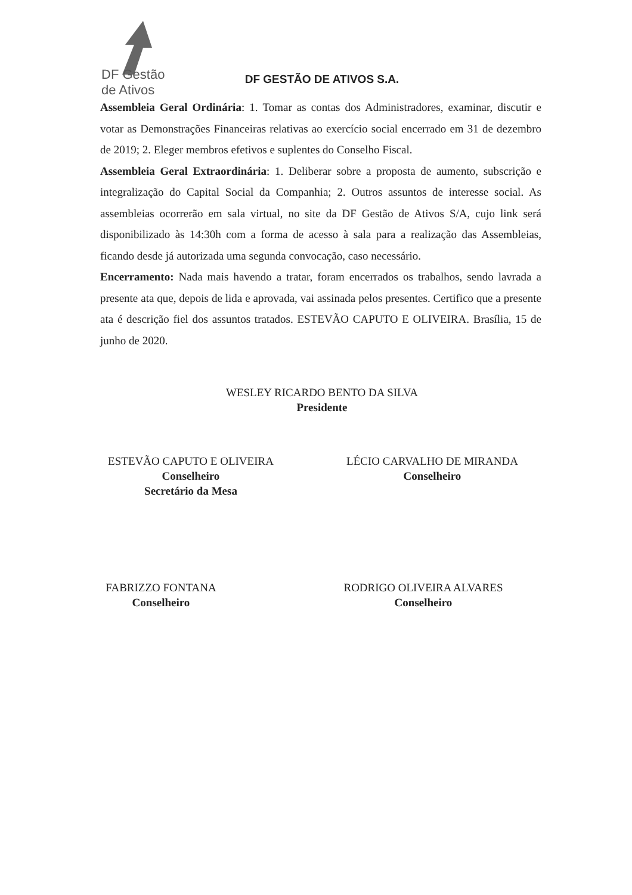DF Gestão
de Ativos
DF GESTÃO DE ATIVOS S.A.
Assembleia Geral Ordinária: 1. Tomar as contas dos Administradores, examinar, discutir e votar as Demonstrações Financeiras relativas ao exercício social encerrado em 31 de dezembro de 2019; 2. Eleger membros efetivos e suplentes do Conselho Fiscal.
Assembleia Geral Extraordinária: 1. Deliberar sobre a proposta de aumento, subscrição e integralização do Capital Social da Companhia; 2. Outros assuntos de interesse social. As assembleias ocorrerão em sala virtual, no site da DF Gestão de Ativos S/A, cujo link será disponibilizado às 14:30h com a forma de acesso à sala para a realização das Assembleias, ficando desde já autorizada uma segunda convocação, caso necessário.
Encerramento: Nada mais havendo a tratar, foram encerrados os trabalhos, sendo lavrada a presente ata que, depois de lida e aprovada, vai assinada pelos presentes. Certifico que a presente ata é descrição fiel dos assuntos tratados. ESTEVÃO CAPUTO E OLIVEIRA. Brasília, 15 de junho de 2020.
WESLEY RICARDO BENTO DA SILVA
Presidente
ESTEVÃO CAPUTO E OLIVEIRA
Conselheiro
Secretário da Mesa
LÉCIO CARVALHO DE MIRANDA
Conselheiro
FABRIZZO FONTANA
Conselheiro
RODRIGO OLIVEIRA ALVARES
Conselheiro